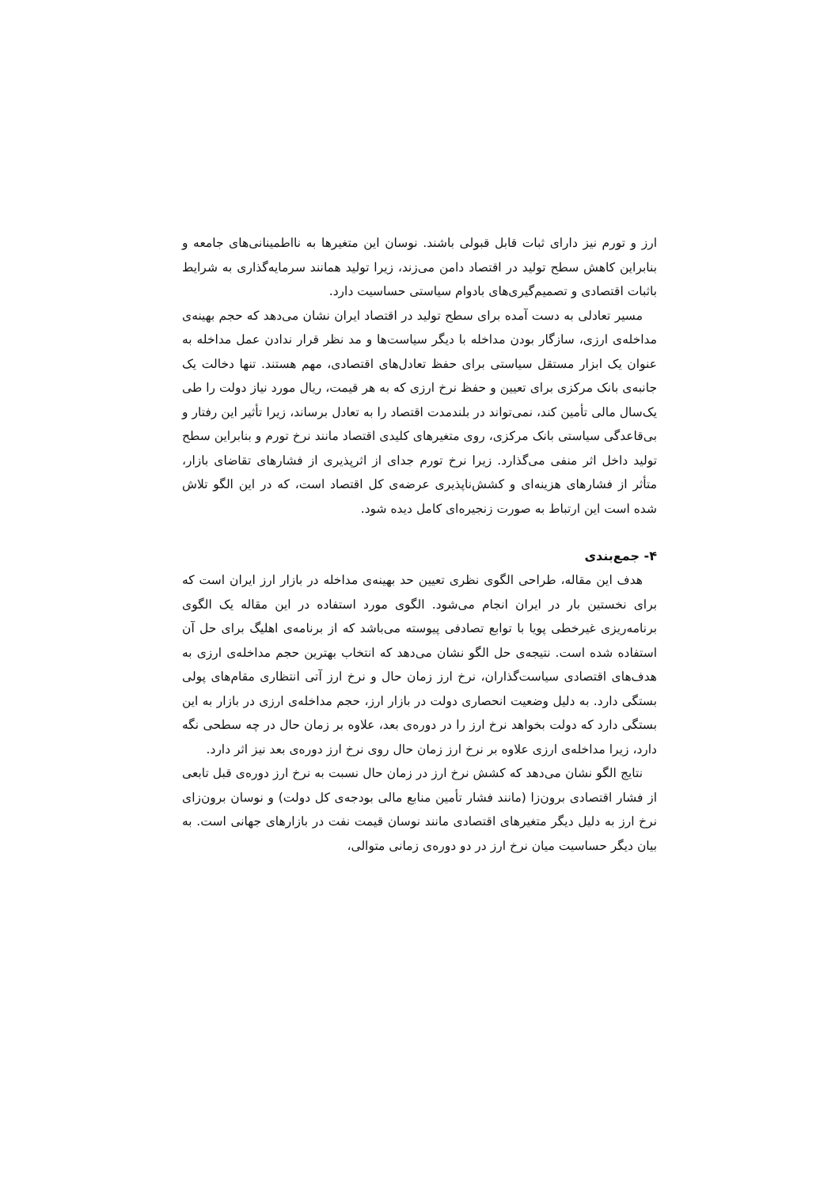ارز و تورم نیز دارای ثبات قابل قبولی باشند. نوسان این متغیرها به نااطمینانی‌های جامعه و بنابراین کاهش سطح تولید در اقتصاد دامن می‌زند، زیرا تولید همانند سرمایه‌گذاری به شرایط باثبات اقتصادی و تصمیم‌گیری‌های بادوام سیاستی حساسیت دارد.
مسیر تعادلی به دست آمده برای سطح تولید در اقتصاد ایران نشان می‌دهد که حجم بهینه‌ی مداخله‌ی ارزی، سازگار بودن مداخله با دیگر سیاست‌ها و مد نظر قرار ندادن عمل مداخله به عنوان یک ابزار مستقل سیاستی برای حفظ تعادل‌های اقتصادی، مهم هستند. تنها دخالت یک جانبه‌ی بانک مرکزی برای تعیین و حفظ نرخ ارزی که به هر قیمت، ریال مورد نیاز دولت را طی یک‌سال مالی تأمین کند، نمی‌تواند در بلندمدت اقتصاد را به تعادل برساند، زیرا تأثیر این رفتار و بی‌قاعدگی سیاستی بانک مرکزی، روی متغیرهای کلیدی اقتصاد مانند نرخ تورم و بنابراین سطح تولید داخل اثر منفی می‌گذارد. زیرا نرخ تورم جدای از اثرپذیری از فشارهای تقاضای بازار، متأثر از فشارهای هزینه‌ای و کشش‌ناپذیری عرضه‌ی کل اقتصاد است، که در این الگو تلاش شده است این ارتباط به صورت زنجیره‌ای کامل دیده شود.
۴- جمع‌بندی
هدف این مقاله، طراحی الگوی نظری تعیین حد بهینه‌ی مداخله در بازار ارز ایران است که برای نخستین بار در ایران انجام می‌شود. الگوی مورد استفاده در این مقاله یک الگوی برنامه‌ریزی غیرخطی پویا با توابع تصادفی پیوسته می‌باشد که از برنامه‌ی اهلیگ برای حل آن استفاده شده است. نتیجه‌ی حل الگو نشان می‌دهد که انتخاب بهترین حجم مداخله‌ی ارزی به هدف‌های اقتصادی سیاست‌گذاران، نرخ ارز زمان حال و نرخ ارز آتی انتظاری مقام‌های پولی بستگی دارد. به دلیل وضعیت انحصاری دولت در بازار ارز، حجم مداخله‌ی ارزی در بازار به این بستگی دارد که دولت بخواهد نرخ ارز را در دوره‌ی بعد، علاوه بر زمان حال در چه سطحی نگه دارد، زیرا مداخله‌ی ارزی علاوه بر نرخ ارز زمان حال روی نرخ ارز دوره‌ی بعد نیز اثر دارد.
نتایج الگو نشان می‌دهد که کشش نرخ ارز در زمان حال نسبت به نرخ ارز دوره‌ی قبل تابعی از فشار اقتصادی برون‌زا (مانند فشار تأمین منابع مالی بودجه‌ی کل دولت) و نوسان برون‌زای نرخ ارز به دلیل دیگر متغیرهای اقتصادی مانند نوسان قیمت نفت در بازارهای جهانی است. به بیان دیگر حساسیت میان نرخ ارز در دو دوره‌ی زمانی متوالی،